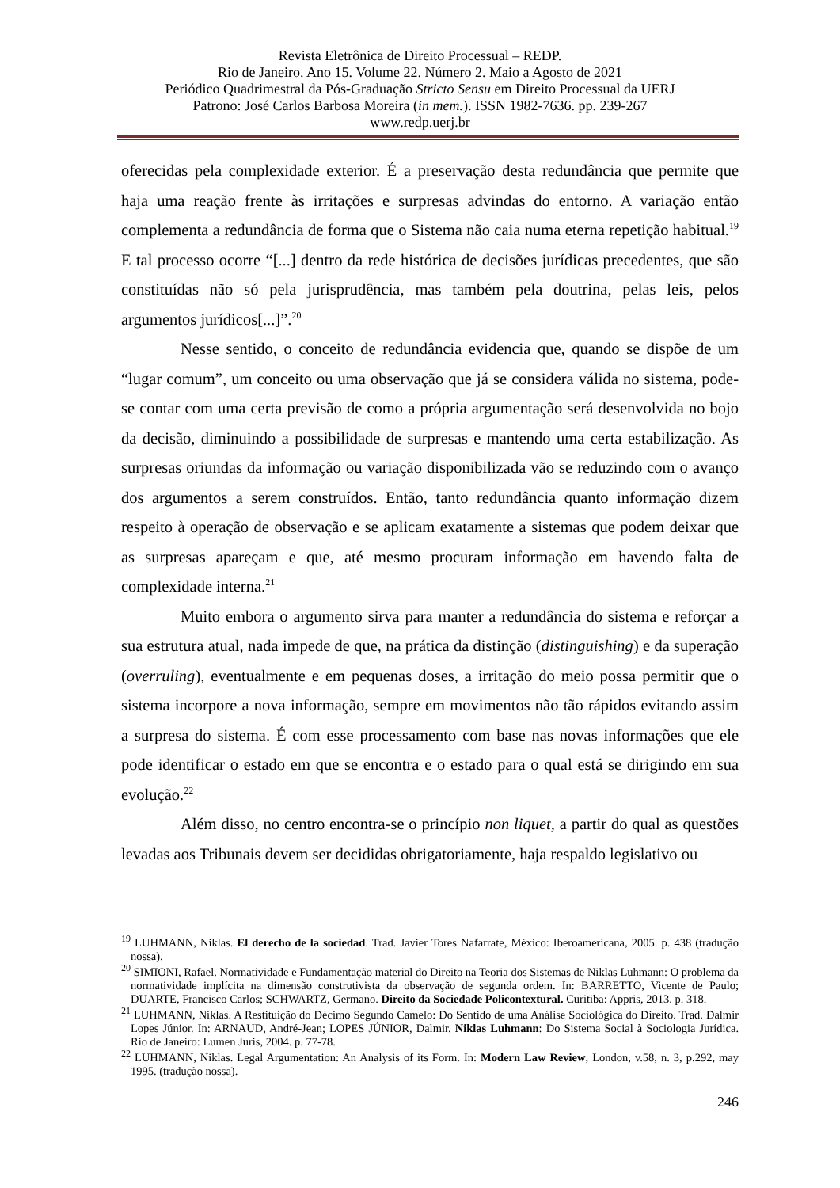Revista Eletrônica de Direito Processual – REDP.
Rio de Janeiro. Ano 15. Volume 22. Número 2. Maio a Agosto de 2021
Periódico Quadrimestral da Pós-Graduação Stricto Sensu em Direito Processual da UERJ
Patrono: José Carlos Barbosa Moreira (in mem.). ISSN 1982-7636. pp. 239-267
www.redp.uerj.br
oferecidas pela complexidade exterior. É a preservação desta redundância que permite que haja uma reação frente às irritações e surpresas advindas do entorno. A variação então complementa a redundância de forma que o Sistema não caia numa eterna repetição habitual.<sup>19</sup> E tal processo ocorre “[...] dentro da rede histórica de decisões jurídicas precedentes, que são constituídas não só pela jurisprudência, mas também pela doutrina, pelas leis, pelos argumentos jurídicos[...]”.<sup>20</sup>
Nesse sentido, o conceito de redundância evidencia que, quando se dispõe de um “lugar comum”, um conceito ou uma observação que já se considera válida no sistema, pode-se contar com uma certa previsão de como a própria argumentação será desenvolvida no bojo da decisão, diminuindo a possibilidade de surpresas e mantendo uma certa estabilização. As surpresas oriundas da informação ou variação disponibilizada vão se reduzindo com o avanço dos argumentos a serem construídos. Então, tanto redundância quanto informação dizem respeito à operação de observação e se aplicam exatamente a sistemas que podem deixar que as surpresas apareçam e que, até mesmo procuram informação em havendo falta de complexidade interna.<sup>21</sup>
Muito embora o argumento sirva para manter a redundância do sistema e reforçar a sua estrutura atual, nada impede de que, na prática da distinção (distinguishing) e da superação (overruling), eventualmente e em pequenas doses, a irritação do meio possa permitir que o sistema incorpore a nova informação, sempre em movimentos não tão rápidos evitando assim a surpresa do sistema. É com esse processamento com base nas novas informações que ele pode identificar o estado em que se encontra e o estado para o qual está se dirigindo em sua evolução.<sup>22</sup>
Além disso, no centro encontra-se o princípio non liquet, a partir do qual as questões levadas aos Tribunais devem ser decididas obrigatoriamente, haja respaldo legislativo ou
<sup>19</sup> LUHMANN, Niklas. El derecho de la sociedad. Trad. Javier Tores Nafarrate, México: Iberoamericana, 2005. p. 438 (tradução nossa).
<sup>20</sup> SIMIONI, Rafael. Normatividade e Fundamentação material do Direito na Teoria dos Sistemas de Niklas Luhmann: O problema da normatividade implícita na dimensão construtivista da observação de segunda ordem. In: BARRETTO, Vicente de Paulo; DUARTE, Francisco Carlos; SCHWARTZ, Germano. Direito da Sociedade Policontextural. Curitiba: Appris, 2013. p. 318.
<sup>21</sup> LUHMANN, Niklas. A Restituição do Décimo Segundo Camelo: Do Sentido de uma Análise Sociológica do Direito. Trad. Dalmir Lopes Júnior. In: ARNAUD, André-Jean; LOPES JÚNIOR, Dalmir. Niklas Luhmann: Do Sistema Social à Sociologia Jurídica. Rio de Janeiro: Lumen Juris, 2004. p. 77-78.
<sup>22</sup> LUHMANN, Niklas. Legal Argumentation: An Analysis of its Form. In: Modern Law Review, London, v.58, n. 3, p.292, may 1995. (tradução nossa).
246